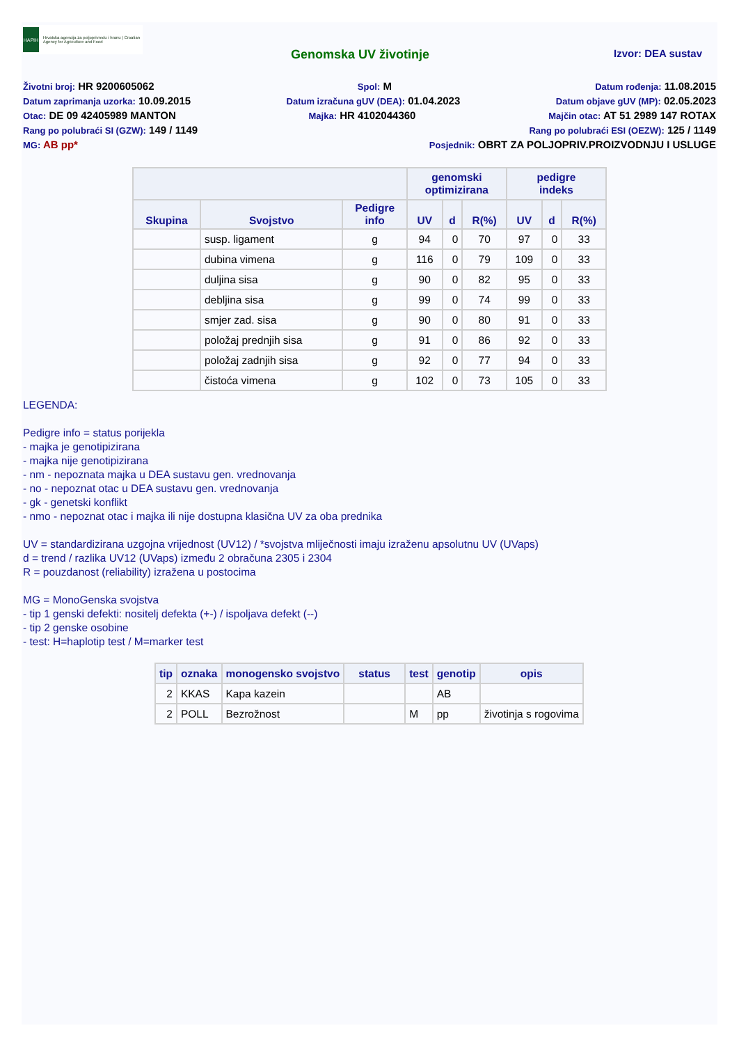HAPIH
Hrvatska agencija za poljoprivredu i hranu | Croatian Agency for Agriculture and Food
Genomska UV životinje
Izvor: DEA sustav
Životni broj: HR 9200605062 Spol: M Datum rođenja: 11.08.2015
Datum zaprimanja uzorka: 10.09.2015 Datum izračuna gUV (DEA): 01.04.2023 Datum objave gUV (MP): 02.05.2023
Otac: DE 09 42405989 MANTON Majka: HR 4102044360 Majčin otac: AT 51 2989 147 ROTAX
Rang po polubraći SI (GZW): 149 / 1149 Rang po polubraći ESI (OEZW): 125 / 1149
MG: AB pp* Posjednik: OBRT ZA POLJOPRIV.PROIZVODNJU I USLUGE
| | | | genomski optimizirana | | | pedigre indeks | | |
| --- | --- | --- | --- | --- | --- | --- | --- | --- |
| Skupina | Svojstvo | Pedigre info | UV | d | R(%) | UV | d | R(%) |
| | susp. ligament | g | 94 | 0 | 70 | 97 | 0 | 33 |
| | dubina vimena | g | 116 | 0 | 79 | 109 | 0 | 33 |
| | duljina sisa | g | 90 | 0 | 82 | 95 | 0 | 33 |
| | debljina sisa | g | 99 | 0 | 74 | 99 | 0 | 33 |
| | smjer zad. sisa | g | 90 | 0 | 80 | 91 | 0 | 33 |
| | položaj prednjih sisa | g | 91 | 0 | 86 | 92 | 0 | 33 |
| | položaj zadnjih sisa | g | 92 | 0 | 77 | 94 | 0 | 33 |
| | čistoća vimena | g | 102 | 0 | 73 | 105 | 0 | 33 |
LEGENDA:
Pedigre info = status porijekla
- majka je genotipizirana
- majka nije genotipizirana
- nm - nepoznata majka u DEA sustavu gen. vrednovanja
- no - nepoznat otac u DEA sustavu gen. vrednovanja
- gk - genetski konflikt
- nmo - nepoznat otac i majka ili nije dostupna klasična UV za oba prednika
UV = standardizirana uzgojna vrijednost (UV12) / *svojstva mliječnosti imaju izraženu apsolutnu UV (UVaps)
d = trend / razlika UV12 (UVaps) između 2 obračuna 2305 i 2304
R = pouzdanost (reliability) izražena u postocima
MG = MonoGenska svojstva
- tip 1 genski defekti: nositelj defekta (+-) / ispoljava defekt (--)
- tip 2 genske osobine
- test: H=haplotip test / M=marker test
| tip | oznaka | monogensko svojstvo | status | test | genotip | opis |
| --- | --- | --- | --- | --- | --- | --- |
| 2 | KKAS | Kapa kazein | | | AB | |
| 2 | POLL | Bezrožnost | | M | pp | životinja s rogovima |